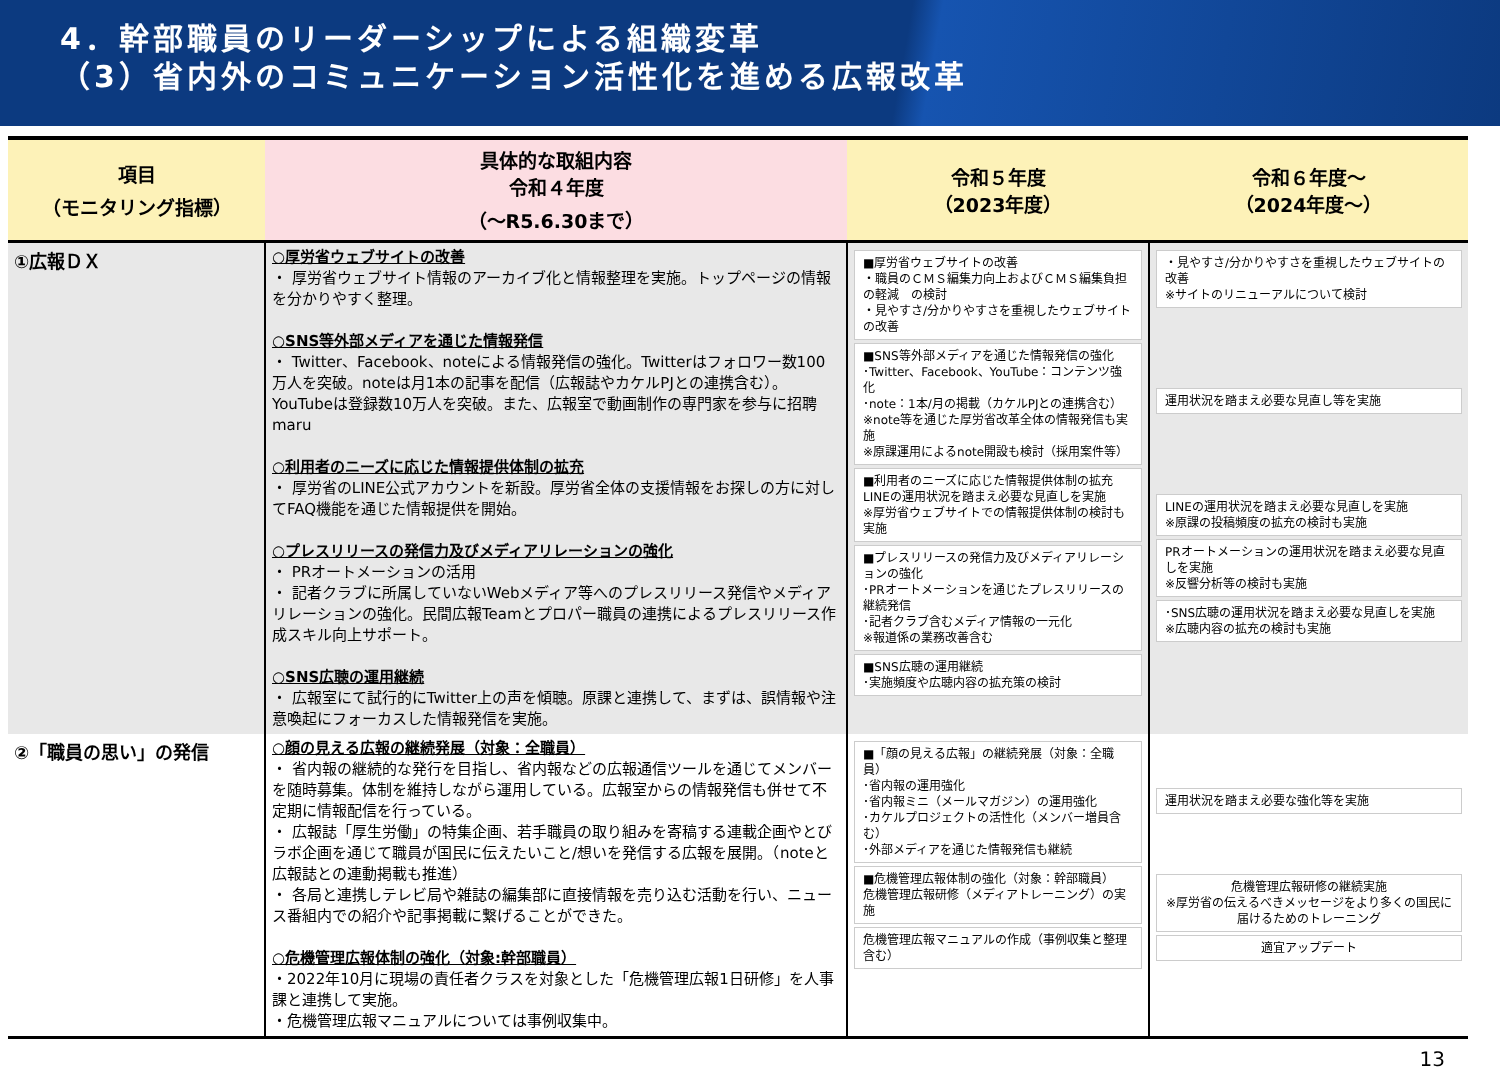4．幹部職員のリーダーシップによる組織変革
（3）省内外のコミュニケーション活性化を進める広報改革
| 項目 （モニタリング指標） | 具体的な取組内容 令和４年度 （～R5.6.30まで） | 令和５年度 （2023年度） | 令和６年度～ （2024年度～） |
| --- | --- | --- | --- |
| ①広報ＤＸ | ○厚労省ウェブサイトの改善 ・ 厚労省ウェブサイト情報のアーカイブ化と情報整理を実施。トップページの情報を分かりやすく整理。 ○SNS等外部メディアを通じた情報発信 ・ Twitter、Facebook、noteによる情報発信の強化。Twitterはフォロワー数100万人を突破。noteは月1本の記事を配信（広報誌やカケルPJとの連携含む）。YouTubeは登録数10万人を突破。また、広報室で動画制作の専門家を参与に招聘maru ○利用者のニーズに応じた情報提供体制の拡充 ・ 厚労省のLINE公式アカウントを新設。厚労省全体の支援情報をお探しの方に対してFAQ機能を通じた情報提供を開始。 ○プレスリリースの発信力及びメディアリレーションの強化 ・ PRオートメーションの活用 ・ 記者クラブに所属していないWebメディア等へのプレスリリース発信やメディアリレーションの強化。民間広報Teamとプロパー職員の連携によるプレスリリース作成スキル向上サポート。 ○SNS広聴の運用継続 ・ 広報室にて試行的にTwitter上の声を傾聴。原課と連携して、まずは、誤情報や注意喚起にフォーカスした情報発信を実施。 | ■厚労省ウェブサイトの改善 ・職員のＣＭＳ編集力向上およびＣＭＳ編集負担の軽減 の検討 ・見やすさ/分かりやすさを重視したウェブサイトの改善 ■SNS等外部メディアを通じた情報発信の強化 ･Twitter、Facebook、YouTube：コンテンツ強化 ･note：1本/月の掲載（カケルPJとの連携含む） ※note等を通じた厚労省改革全体の情報発信も実施 ※原課運用によるnote開設も検討（採用案件等） ■利用者のニーズに応じた情報提供体制の拡充 LINEの運用状況を踏まえ必要な見直しを実施 ※厚労省ウェブサイトでの情報提供体制の検討も実施 ■プレスリリースの発信力及びメディアリレーションの強化 ･PRオートメーションを通じたプレスリリースの継続発信 ･記者クラブ含むメディア情報の一元化 ※報道係の業務改善含む ■SNS広聴の運用継続 ･実施頻度や広聴内容の拡充策の検討 | ・見やすさ/分かりやすさを重視したウェブサイトの改善 ※サイトのリニューアルについて検討 運用状況を踏まえ必要な見直し等を実施 LINEの運用状況を踏まえ必要な見直しを実施 ※原課の投稿頻度の拡充の検討も実施 PRオートメーションの運用状況を踏まえ必要な見直しを実施 ※反響分析等の検討も実施 ･SNS広聴の運用状況を踏まえ必要な見直しを実施 ※広聴内容の拡充の検討も実施 |
| ②「職員の思い」の発信 | ○顔の見える広報の継続発展（対象：全職員） ・ 省内報の継続的な発行を目指し、省内報などの広報通信ツールを通じてメンバーを随時募集。体制を維持しながら運用している。広報室からの情報発信も併せて不定期に情報配信を行っている。 ・ 広報誌「厚生労働」の特集企画、若手職員の取り組みを寄稿する連載企画やとびラボ企画を通じて職員が国民に伝えたいこと/想いを発信する広報を展開。（noteと広報誌との連動掲載も推進） ・ 各局と連携しテレビ局や雑誌の編集部に直接情報を売り込む活動を行い、ニュース番組内での紹介や記事掲載に繋げることができた。 ○危機管理広報体制の強化（対象:幹部職員） ・2022年10月に現場の責任者クラスを対象とした「危機管理広報1日研修」を人事課と連携して実施。 ・危機管理広報マニュアルについては事例収集中。 | ■「顔の見える広報」の継続発展（対象：全職員） ･省内報の運用強化 ･省内報ミニ（メールマガジン）の運用強化 ･カケルプロジェクトの活性化（メンバー増員含む） ･外部メディアを通じた情報発信も継続 ■危機管理広報体制の強化（対象：幹部職員） 危機管理広報研修（メディアトレーニング）の実施 危機管理広報マニュアルの作成（事例収集と整理含む） | 運用状況を踏まえ必要な強化等を実施 危機管理広報研修の継続実施 ※厚労省の伝えるべきメッセージをより多くの国民に届けるためのトレーニング 適宜アップデート |
13